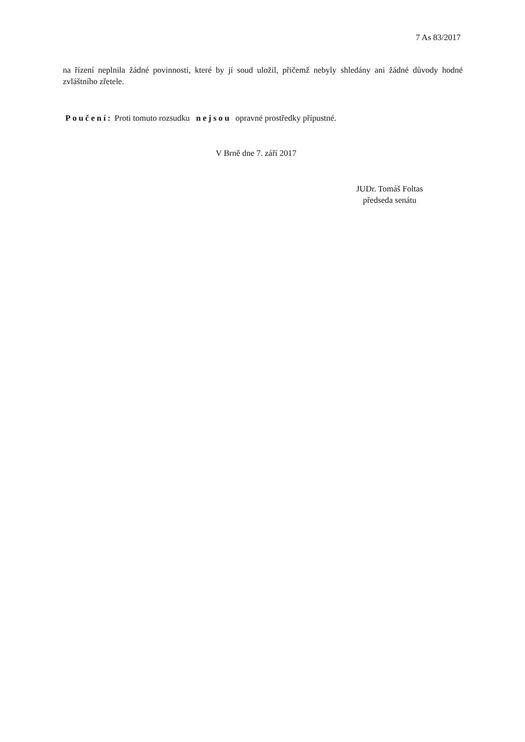7 As 83/2017
na řízení neplnila žádné povinnosti, které by jí soud uložil, přičemž nebyly shledány ani žádné důvody hodné zvláštního zřetele.
Poučení: Proti tomuto rozsudku nejsou opravné prostředky přípustné.
V Brně dne 7. září 2017
JUDr. Tomáš Foltas
předseda senátu